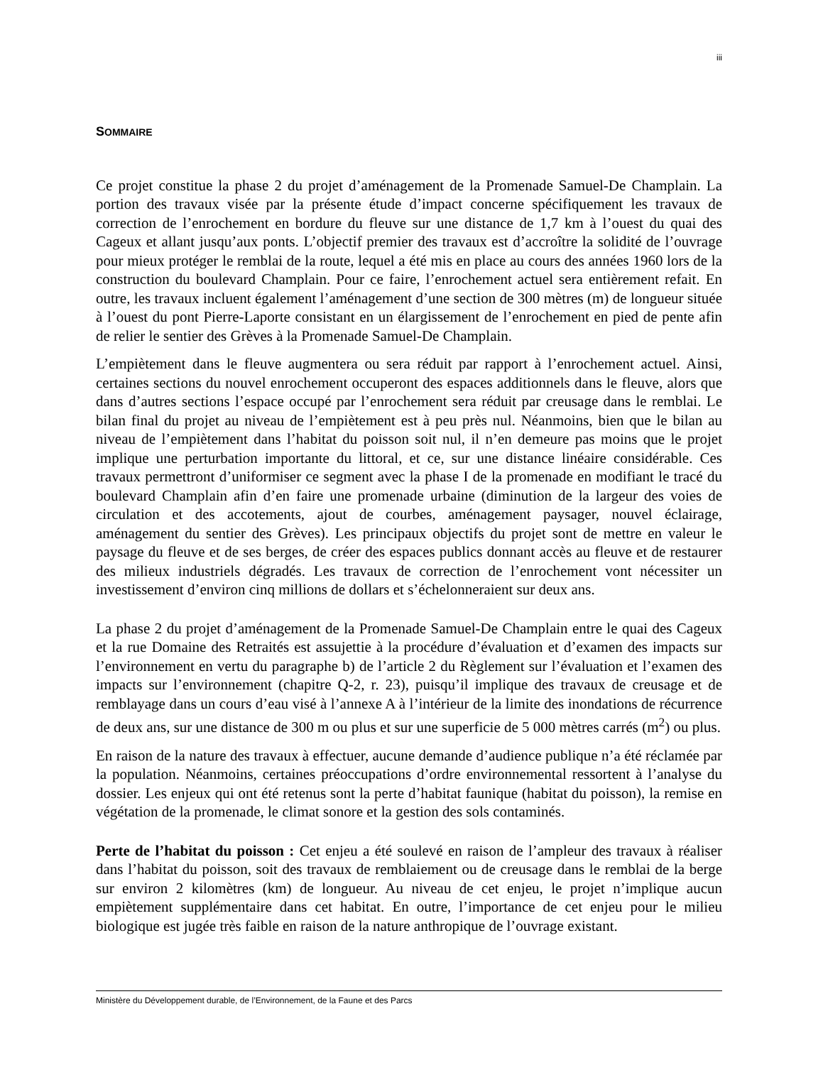iii
SOMMAIRE
Ce projet constitue la phase 2 du projet d’aménagement de la Promenade Samuel-De Champlain. La portion des travaux visée par la présente étude d’impact concerne spécifiquement les travaux de correction de l’enrochement en bordure du fleuve sur une distance de 1,7 km à l’ouest du quai des Cageux et allant jusqu’aux ponts. L’objectif premier des travaux est d’accroître la solidité de l’ouvrage pour mieux protéger le remblai de la route, lequel a été mis en place au cours des années 1960 lors de la construction du boulevard Champlain. Pour ce faire, l’enrochement actuel sera entièrement refait. En outre, les travaux incluent également l’aménagement d’une section de 300 mètres (m) de longueur située à l’ouest du pont Pierre-Laporte consistant en un élargissement de l’enrochement en pied de pente afin de relier le sentier des Grèves à la Promenade Samuel-De Champlain.
L’empiètement dans le fleuve augmentera ou sera réduit par rapport à l’enrochement actuel. Ainsi, certaines sections du nouvel enrochement occuperont des espaces additionnels dans le fleuve, alors que dans d’autres sections l’espace occupé par l’enrochement sera réduit par creusage dans le remblai. Le bilan final du projet au niveau de l’empiètement est à peu près nul. Néanmoins, bien que le bilan au niveau de l’empiètement dans l’habitat du poisson soit nul, il n’en demeure pas moins que le projet implique une perturbation importante du littoral, et ce, sur une distance linéaire considérable. Ces travaux permettront d’uniformiser ce segment avec la phase I de la promenade en modifiant le tracé du boulevard Champlain afin d’en faire une promenade urbaine (diminution de la largeur des voies de circulation et des accotements, ajout de courbes, aménagement paysager, nouvel éclairage, aménagement du sentier des Grèves). Les principaux objectifs du projet sont de mettre en valeur le paysage du fleuve et de ses berges, de créer des espaces publics donnant accès au fleuve et de restaurer des milieux industriels dégradés. Les travaux de correction de l’enrochement vont nécessiter un investissement d’environ cinq millions de dollars et s’échelonneraient sur deux ans.
La phase 2 du projet d’aménagement de la Promenade Samuel-De Champlain entre le quai des Cageux et la rue Domaine des Retraités est assujettie à la procédure d’évaluation et d’examen des impacts sur l’environnement en vertu du paragraphe b) de l’article 2 du Règlement sur l’évaluation et l’examen des impacts sur l’environnement (chapitre Q-2, r. 23), puisqu’il implique des travaux de creusage et de remblayage dans un cours d’eau visé à l’annexe A à l’intérieur de la limite des inondations de récurrence de deux ans, sur une distance de 300 m ou plus et sur une superficie de 5 000 mètres carrés (m<sup>2</sup>) ou plus.
En raison de la nature des travaux à effectuer, aucune demande d’audience publique n’a été réclamée par la population. Néanmoins, certaines préoccupations d’ordre environnemental ressortent à l’analyse du dossier. Les enjeux qui ont été retenus sont la perte d’habitat faunique (habitat du poisson), la remise en végétation de la promenade, le climat sonore et la gestion des sols contaminés.
Perte de l’habitat du poisson : Cet enjeu a été soulevé en raison de l’ampleur des travaux à réaliser dans l’habitat du poisson, soit des travaux de remblaiement ou de creusage dans le remblai de la berge sur environ 2 kilomètres (km) de longueur. Au niveau de cet enjeu, le projet n’implique aucun empiètement supplémentaire dans cet habitat. En outre, l’importance de cet enjeu pour le milieu biologique est jugée très faible en raison de la nature anthropique de l’ouvrage existant.
Ministère du Développement durable, de l’Environnement, de la Faune et des Parcs